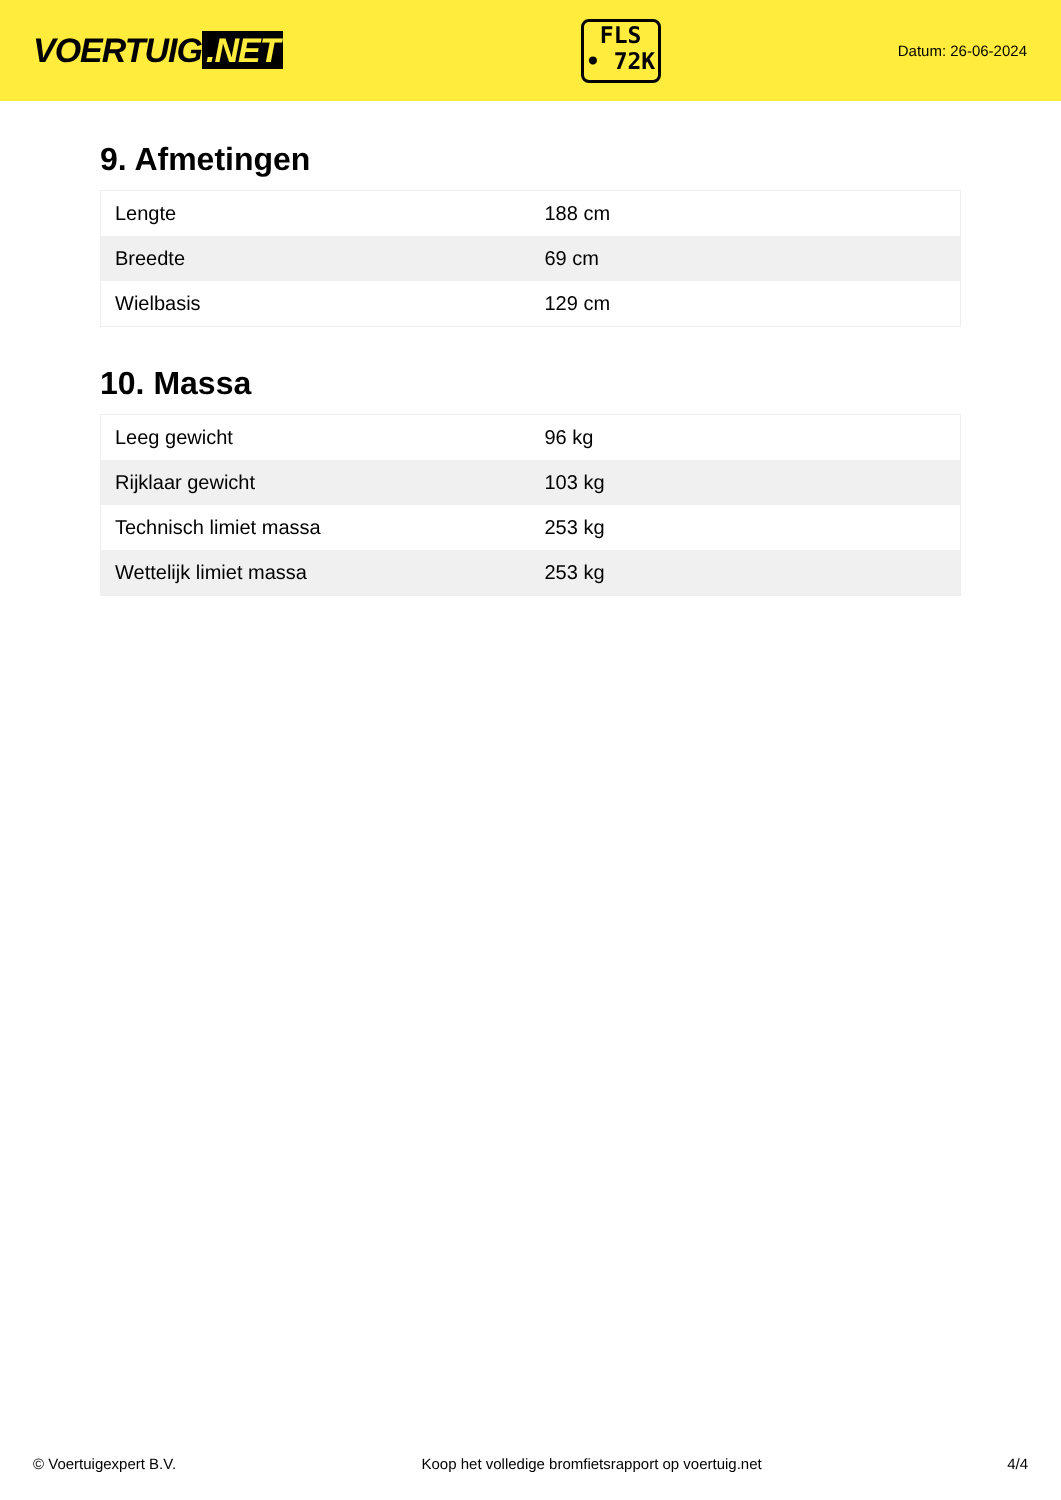VOERTUIG.NET
FLS
• 72K
Datum: 26-06-2024
9. Afmetingen
| Lengte | 188 cm |
| Breedte | 69 cm |
| Wielbasis | 129 cm |
10. Massa
| Leeg gewicht | 96 kg |
| Rijklaar gewicht | 103 kg |
| Technisch limiet massa | 253 kg |
| Wettelijk limiet massa | 253 kg |
© Voertuigexpert B.V. Koop het volledige bromfietsrapport op voertuig.net 4/4